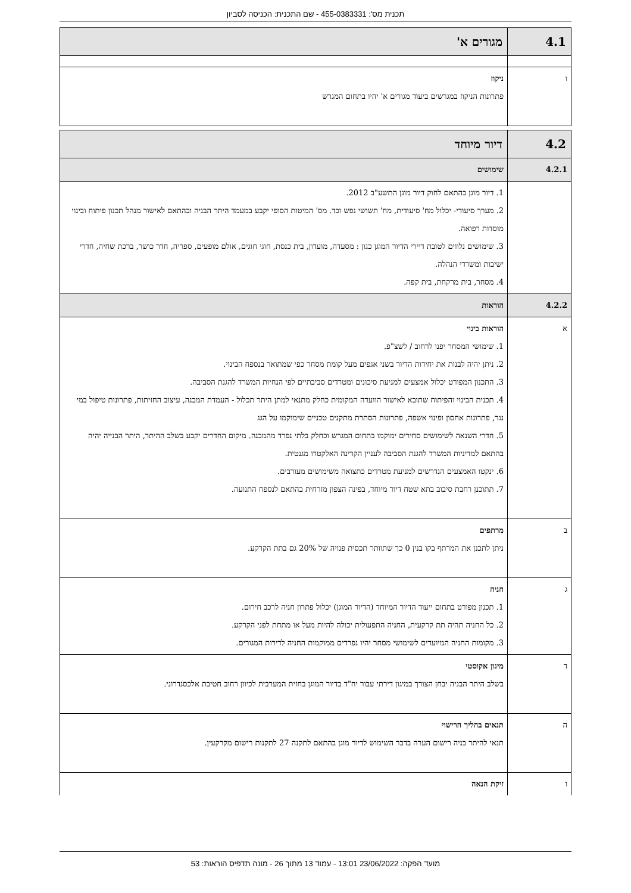תכנית מס': 455-0383331 - שם התכנית: הכניסה לסביון
| 4.1 | מגורים א' |
| ו | ניקוז פתרונות הניקוז במגרשים ביעוד מגורים א' יהיו בתחום המגרש |
| 4.2 | דיור מיוחד |
| 4.2.1 | שימושים |
| | 1. דיור מוגן בהתאם לחוק דיור מוגן התשע"ב 2012. 2. מערך סיעודי- יכלול מח' סיעודית, מח' תשושי נפש וכד. מס' המיטות הסופי יקבע במעמד היתר הבניה ובהתאם לאישור מנהל תכנון פיתוח ובינוי מוסדות רפואה. 3. שימושים נלווים לטובת דיירי הדיור המוגן כגון : מסעדה, מועדון, בית כנסת, חוגי חוגים, אולם מופעים, ספריה, חדר כושר, ברכת שחיה, חדרי ישיבות ומשרדי הנהלה. 4. מסחר, בית מרקחת, בית קפה. |
| 4.2.2 | הוראות |
| א | הוראות בינוי 1. שימושי המסחר יפנו לרחוב / לשצ"פ. 2. ניתן יהיה לבנות את יחידות הדיור בשני אגפים מעל קומת מסחר כפי שמתואר בנספח הבינוי. 3. התכנון המפורט יכלול אמצעים למניעת סיכונים ומטרדים סביבתיים לפי הנחיות המשרד להגנת הסביבה. 4. תכנית הבינוי והפיתוח שתובא לאישור הוועדה המקומית כחלק מתנאי למתן היתר תכלול - העמדת המבנה, עיצוב החזיתות, פתרונות טיפול במי נגר, פתרונות אחסון ופינוי אשפה, פתרונות הסתרת מתקנים טכניים שימוקמו על הגג 5. חדרי השנאה לשימושים סחירים ימוקמו בתחום המגרש וכחלק בלתי נפרד מהמבנה. מיקום החדרים יקבע בשלב ההיתר, היתר הבנייה יהיה בהתאם למדיניות המשרד להגנת הסביבה לעניין הקרינה האלקטרו מגנטית. 6. ינקטו האמצעים הנדרשים למניעת מטרדים כתצואה משימושים מעורבים. 7. תתוכנן רחבת סיבוב בתא שטח דיור מיוחד, בפינה הצפון מזרחית בהתאם לנספח התנועה. |
| ב | מרתפים ניתן לתכנן את המרתף בקו בנין 0 כך שתוותר תכסית פנויה של 20% גם בתת הקרקע. |
| ג | חניה 1. תכנון מפורט בתחום ייעוד הדיור המיוחד (הדיור המוגן) יכלול פתרון חניה לרכב חירום. 2. כל החניה תהיה תת קרקעית, החניה התפעולית יכולה להיות מעל או מתחת לפני הקרקע. 3. מקומות החניה המיועדים לשימושי מסחר יהיו נפרדים ממוקמות החניה לדירות המגורים. |
| ד | מיגון אקוסטי בשלב היתר הבניה יבחן הצורך במיגון דירתי עבור יח"ד בדיור המוגן בחזית המערבית לכיוון רחוב חטיבת אלכסנדרוני. |
| ה | תנאים בהליך הרישוי תנאי להיתר בניה רישום הערה בדבר השימוש לדיור מוגן בהתאם לתקנה 27 לתקנות רישום מקרקעין. |
| ו | זיקת הנאה |
מועד הפקה: 23/06/2022 13:01 - עמוד 13 מתוך 26 - מונה תדפיס הוראות: 53